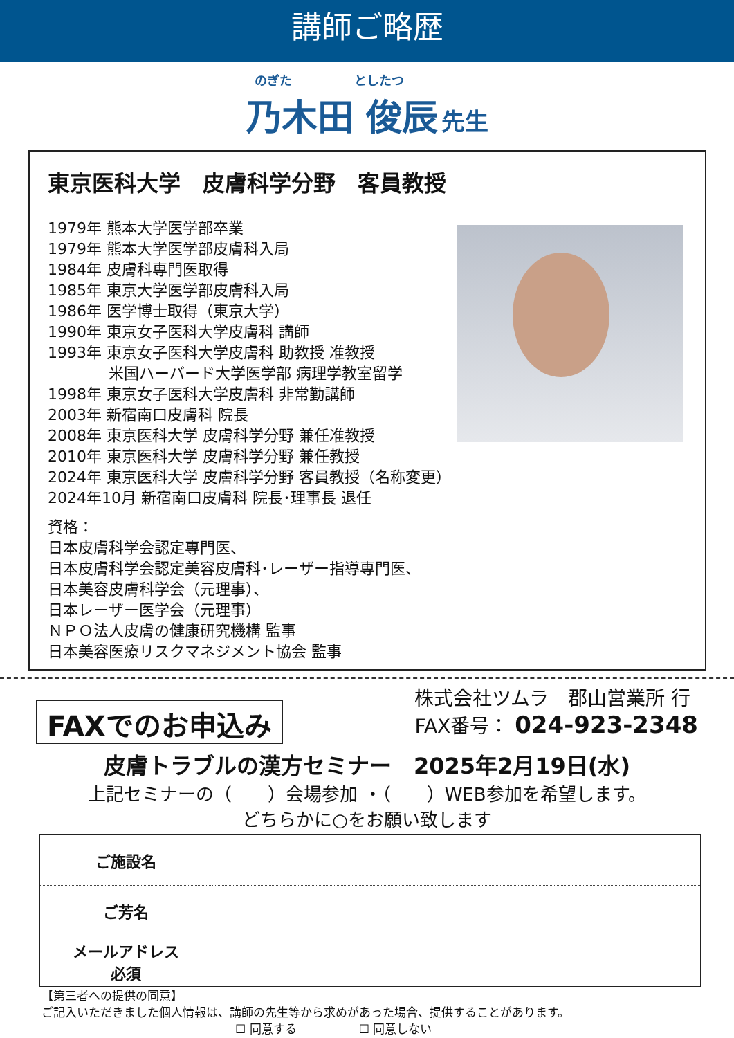講師ご略歴
のぎた としたつ
乃木田 俊辰 先生
東京医科大学　皮膚科学分野　客員教授
1979年 熊本大学医学部卒業
1979年 熊本大学医学部皮膚科入局
1984年 皮膚科専門医取得
1985年 東京大学医学部皮膚科入局
1986年 医学博士取得（東京大学）
1990年 東京女子医科大学皮膚科 講師
1993年 東京女子医科大学皮膚科 助教授 准教授
　　　　米国ハーバード大学医学部 病理学教室留学
1998年 東京女子医科大学皮膚科 非常勤講師
2003年 新宿南口皮膚科 院長
2008年 東京医科大学 皮膚科学分野 兼任准教授
2010年 東京医科大学 皮膚科学分野 兼任教授
2024年 東京医科大学 皮膚科学分野 客員教授（名称変更）
2024年10月 新宿南口皮膚科 院長･理事長 退任
資格：
日本皮膚科学会認定専門医、
日本皮膚科学会認定美容皮膚科･レーザー指導専門医、
日本美容皮膚科学会（元理事）、
日本レーザー医学会（元理事）
ＮＰＯ法人皮膚の健康研究機構 監事
日本美容医療リスクマネジメント協会 監事
FAXでのお申込み
株式会社ツムラ　郡山営業所 行
FAX番号： 024-923-2348
皮膚トラブルの漢方セミナー　2025年2月19日(水)
上記セミナーの（　　）会場参加 ・（　　）WEB参加を希望します。
どちらかに○をお願い致します
| ご施設名 | |
| ご芳名 | |
| メールアドレス 必須 | |
【第三者への提供の同意】
ご記入いただきました個人情報は、講師の先生等から求めがあった場合、提供することがあります。
☐ 同意する ☐ 同意しない